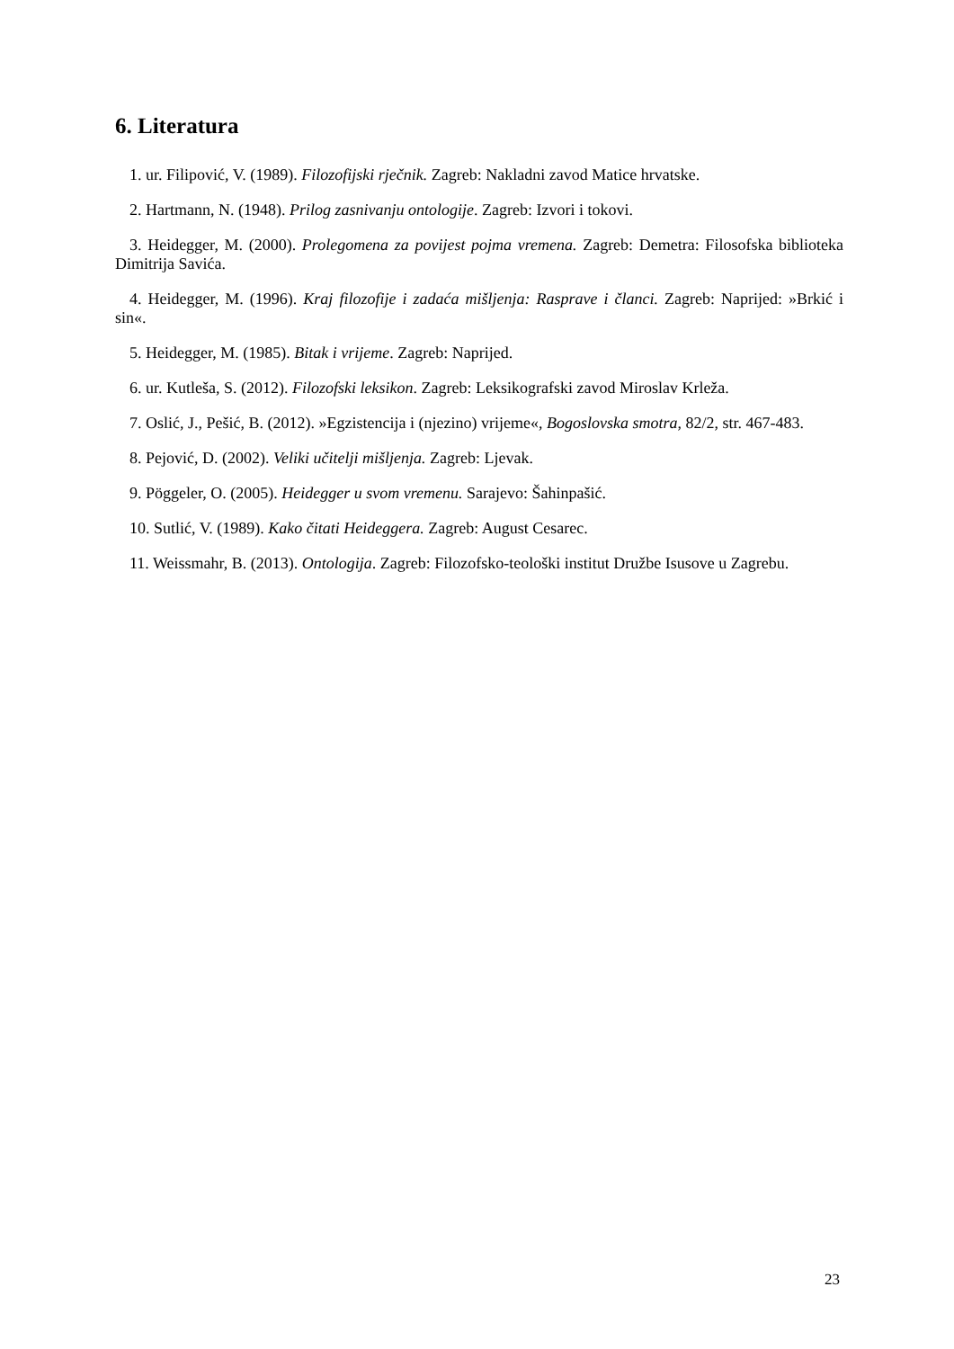6. Literatura
1. ur. Filipović, V. (1989). Filozofijski rječnik. Zagreb: Nakladni zavod Matice hrvatske.
2. Hartmann, N. (1948). Prilog zasnivanju ontologije. Zagreb: Izvori i tokovi.
3. Heidegger, M. (2000). Prolegomena za povijest pojma vremena. Zagreb: Demetra: Filosofska biblioteka Dimitrija Savića.
4. Heidegger, M. (1996). Kraj filozofije i zadaća mišljenja: Rasprave i članci. Zagreb: Naprijed: »Brkić i sin«.
5. Heidegger, M. (1985). Bitak i vrijeme. Zagreb: Naprijed.
6. ur. Kutleša, S. (2012). Filozofski leksikon. Zagreb: Leksikografski zavod Miroslav Krleža.
7. Oslić, J., Pešić, B. (2012). »Egzistencija i (njezino) vrijeme«, Bogoslovska smotra, 82/2, str. 467-483.
8. Pejović, D. (2002). Veliki učitelji mišljenja. Zagreb: Ljevak.
9. Pöggeler, O. (2005). Heidegger u svom vremenu. Sarajevo: Šahinpašić.
10. Sutlić, V. (1989). Kako čitati Heideggera. Zagreb: August Cesarec.
11. Weissmahr, B. (2013). Ontologija. Zagreb: Filozofsko-teološki institut Družbe Isusove u Zagrebu.
23